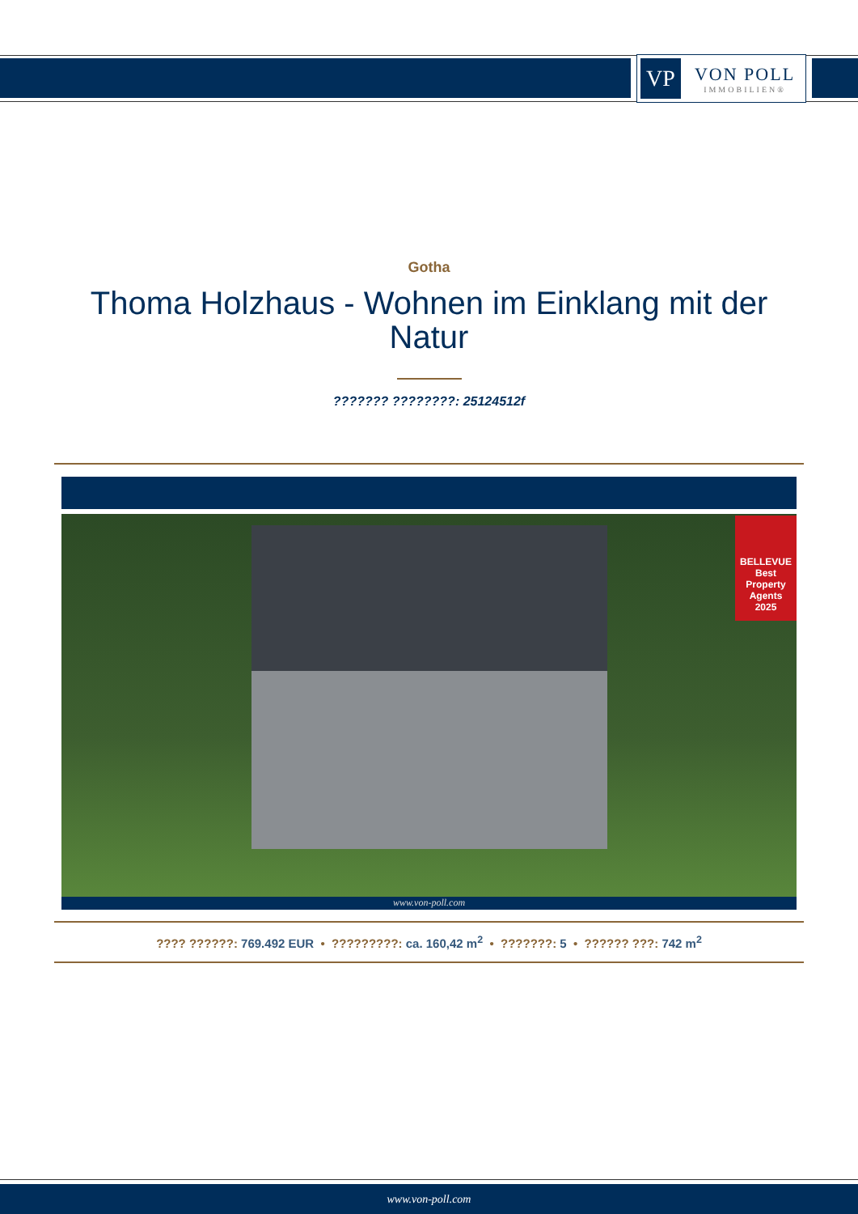VP
VON POLL
IMMOBILIEN®
Gotha
Thoma Holzhaus - Wohnen im Einklang mit der Natur
??????? ????????: 25124512f
BELLEVUE
Best Property Agents
2025
www.von-poll.com
???? ??????: 769.492 EUR • ?????????: ca. 160,42 m<sup>2</sup> • ???????: 5 • ?????? ???: 742 m<sup>2</sup>
www.von-poll.com